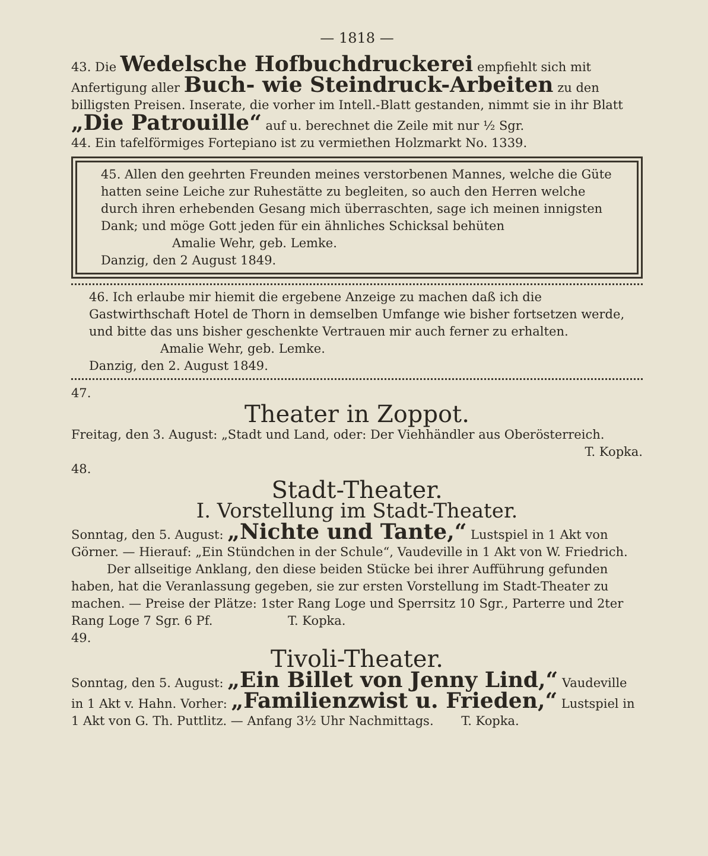— 1818 —
43. Die Wedelsche Hofbuchdruckerei empfiehlt sich mit Anfertigung aller Buch- wie Steindruck-Arbeiten zu den billigsten Preisen. Inserate, die vorher im Intell.-Blatt gestanden, nimmt sie in ihr Blatt „Die Patrouille“ auf u. berechnet die Zeile mit nur ½ Sgr.
44. Ein tafelförmiges Fortepiano ist zu vermiethen Holzmarkt No. 1339.
45. Allen den geehrten Freunden meines verstorbenen Mannes, welche die Güte hatten seine Leiche zur Ruhestätte zu begleiten, so auch den Herren welche durch ihren erhebenden Gesang mich überraschten, sage ich meinen innigsten Dank; und möge Gott jeden für ein ähnliches Schicksal behüten Amalie Wehr, geb. Lemke.
Danzig, den 2 August 1849.
46. Ich erlaube mir hiemit die ergebene Anzeige zu machen daß ich die Gastwirthschaft Hotel de Thorn in demselben Umfange wie bisher fortsetzen werde, und bitte das uns bisher geschenkte Vertrauen mir auch ferner zu erhalten. Amalie Wehr, geb. Lemke.
Danzig, den 2. August 1849.
47.
Theater in Zoppot.
Freitag, den 3. August: „Stadt und Land, oder: Der Viehhändler aus Oberösterreich.
T. Kopka.
48.
Stadt-Theater.
I. Vorstellung im Stadt-Theater.
Sonntag, den 5. August: „Nichte und Tante,“ Lustspiel in 1 Akt von Görner. — Hierauf: „Ein Stündchen in der Schule“, Vaudeville in 1 Akt von W. Friedrich.
Der allseitige Anklang, den diese beiden Stücke bei ihrer Aufführung gefunden haben, hat die Veranlassung gegeben, sie zur ersten Vorstellung im Stadt-Theater zu machen. — Preise der Plätze: 1ster Rang Loge und Sperrsitz 10 Sgr., Parterre und 2ter Rang Loge 7 Sgr. 6 Pf. T. Kopka.
49.
Tivoli-Theater.
Sonntag, den 5. August: „Ein Billet von Jenny Lind,“ Vaudeville in 1 Akt v. Hahn. Vorher: „Familienzwist u. Frieden,“ Lustspiel in 1 Akt von G. Th. Puttlitz. — Anfang 3½ Uhr Nachmittags. T. Kopka.